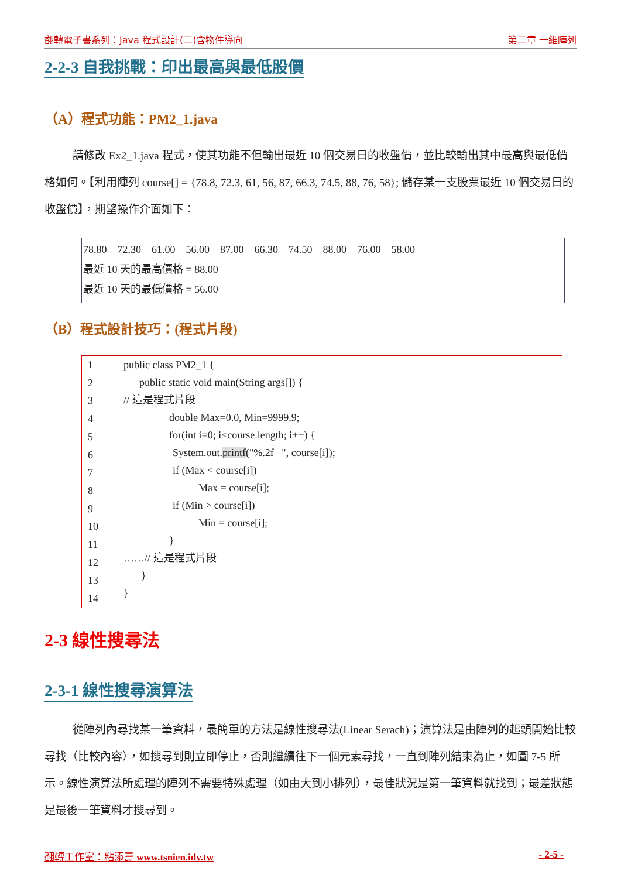翻轉電子書系列：Java 程式設計(二)含物件導向 第二章 一維陣列
2-2-3 自我挑戰：印出最高與最低股價
（A）程式功能：PM2_1.java
請修改 Ex2_1.java 程式，使其功能不但輸出最近 10 個交易日的收盤價，並比較輸出其中最高與最低價格如何。【利用陣列 course[] = {78.8, 72.3, 61, 56, 87, 66.3, 74.5, 88, 76, 58}; 儲存某一支股票最近 10 個交易日的收盤價】，期望操作介面如下：
78.80 72.30 61.00 56.00 87.00 66.30 74.50 88.00 76.00 58.00
最近 10 天的最高價格 = 88.00
最近 10 天的最低價格 = 56.00
（B）程式設計技巧：(程式片段)
| 1 2 3 4 5 6 7 8 9 10 11 12 13 14 | public class PM2_1 { public static void main(String args[]) { // 這是程式片段 double Max=0.0, Min=9999.9; for(int i=0; i<course.length; i++) { System.out. printf ("%.2f ", course[i]); if (Max < course[i]) Max = course[i]; if (Min > course[i]) Min = course[i]; } ……// 這是程式片段 } } |
2-3 線性搜尋法
2-3-1 線性搜尋演算法
從陣列內尋找某一筆資料，最簡單的方法是線性搜尋法(Linear Serach)；演算法是由陣列的起頭開始比較尋找（比較內容），如搜尋到則立即停止，否則繼續往下一個元素尋找，一直到陣列結束為止，如圖 7-5 所示。線性演算法所處理的陣列不需要特殊處理（如由大到小排列），最佳狀況是第一筆資料就找到；最差狀態是最後一筆資料才搜尋到。
翻轉工作室：粘添壽 www.tsnien.idv.tw - 2-5 -